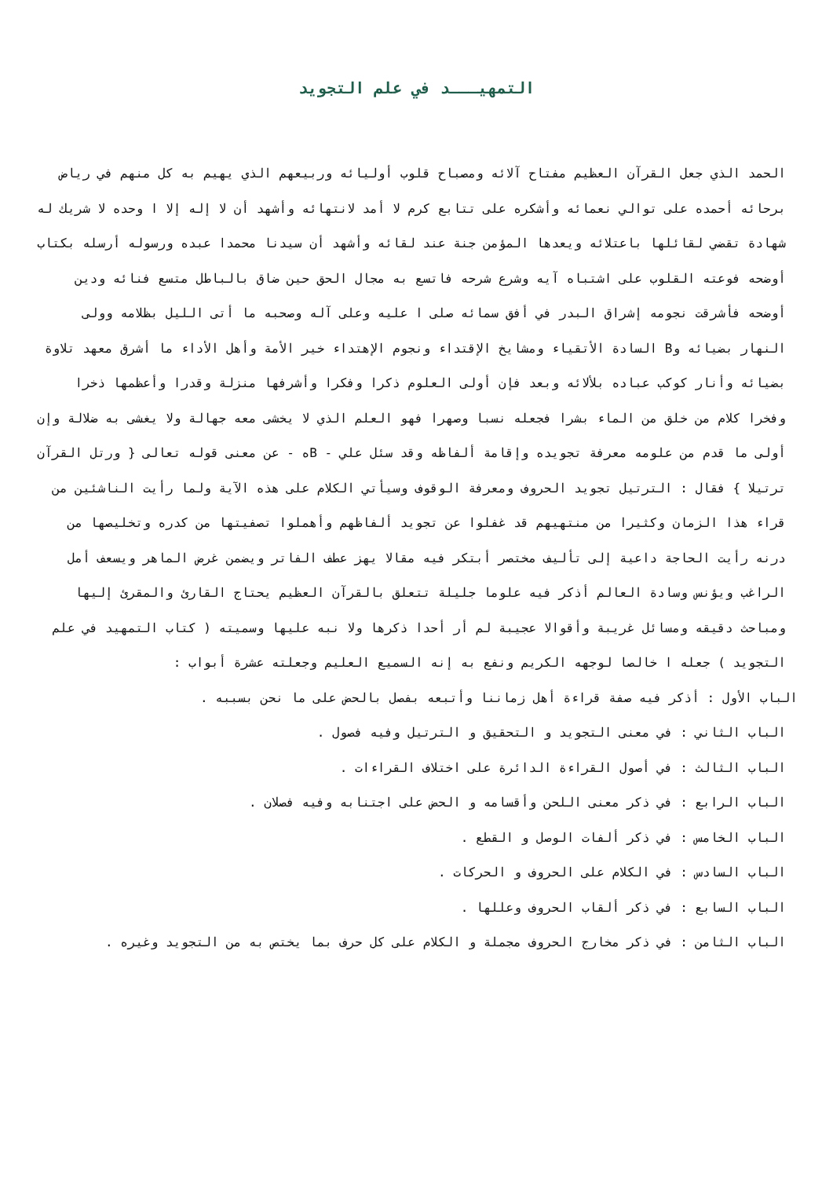التمهيـــد في علم التجويد
الحمد الذي جعل القرآن العظيم مفتاح آلائه ومصباح قلوب أوليائه وربيعهم الذي يهيم به كل منهم في رياض برحائه أحمده على توالي نعمائه وأشكره على تتابع كرم لا أمد لانتهائه وأشهد أن لا إله إلا ا وحده لا شريك له شهادة تقضي لقائلها باعتلائه ويعدها المؤمن جنة عند لقائه وأشهد أن سيدنا محمدا عبده ورسوله أرسله بكتاب أوضحه فوعته القلوب على اشتباه آيه وشرع شرحه فاتسع به مجال الحق حين ضاق بالباطل متسع فنائه ودين أوضحه فأشرقت نجومه إشراق البدر في أفق سمائه صلى ا عليه وعلى آله وصحبه ما أتى الليل بظلامه وولى النهار بضيائه وB السادة الأتقياء ومشايخ الإقتداء ونجوم الإهتداء خير الأمة وأهل الأداء ما أشرق معهد تلاوة بضيائه وأنار كوكب عباده بلألائه وبعد فإن أولى العلوم ذكرا وفكرا وأشرفها منزلة وقدرا وأعظمها ذخرا وفخرا كلام من خلق من الماء بشرا فجعله نسبا وصهرا فهو العلم الذي لا يخشى معه جهالة ولا يغشى به ضلالة وإن أولى ما قدم من علومه معرفة تجويده وإقامة ألفاظه وقد سئل علي - Bه - عن معنى قوله تعالى { ورتل القرآن ترتيلا } فقال : الترتيل تجويد الحروف ومعرفة الوقوف وسيأتي الكلام على هذه الآية ولما رأيت الناشئين من قراء هذا الزمان وكثيرا من منتهيهم قد غفلوا عن تجويد ألفاظهم وأهملوا تصفيتها من كدره وتخليصها من درنه رأيت الحاجة داعية إلى تأليف مختصر أبتكر فيه مقالا يهز عطف الفاتر ويضمن غرض الماهر ويسعف أمل الراغب ويؤنس وسادة العالم أذكر فيه علوما جليلة تتعلق بالقرآن العظيم يحتاج القارئ والمقرئ إليها ومباحث دقيقه ومسائل غريبة وأقوالا عجيبة لم أر أحدا ذكرها ولا نبه عليها وسميته ( كتاب التمهيد في علم التجويد ) جعله ا خالصا لوجهه الكريم ونفع به إنه السميع العليم وجعلته عشرة أبواب :
الباب الأول : أذكر فيه صفة قراءة أهل زماننا وأتبعه بفصل بالحض على ما نحن بسببه .
الباب الثاني : في معنى التجويد و التحقيق و الترتيل وفيه فصول .
الباب الثالث : في أصول القراءة الدائرة على اختلاف القراءات .
الباب الرابع : في ذكر معنى اللحن وأقسامه و الحض على اجتنابه وفيه فصلان .
الباب الخامس : في ذكر ألفات الوصل و القطع .
الباب السادس : في الكلام على الحروف و الحركات .
الباب السابع : في ذكر ألقاب الحروف وعللها .
الباب الثامن : في ذكر مخارج الحروف مجملة و الكلام على كل حرف بما يختص به من التجويد وغيره .